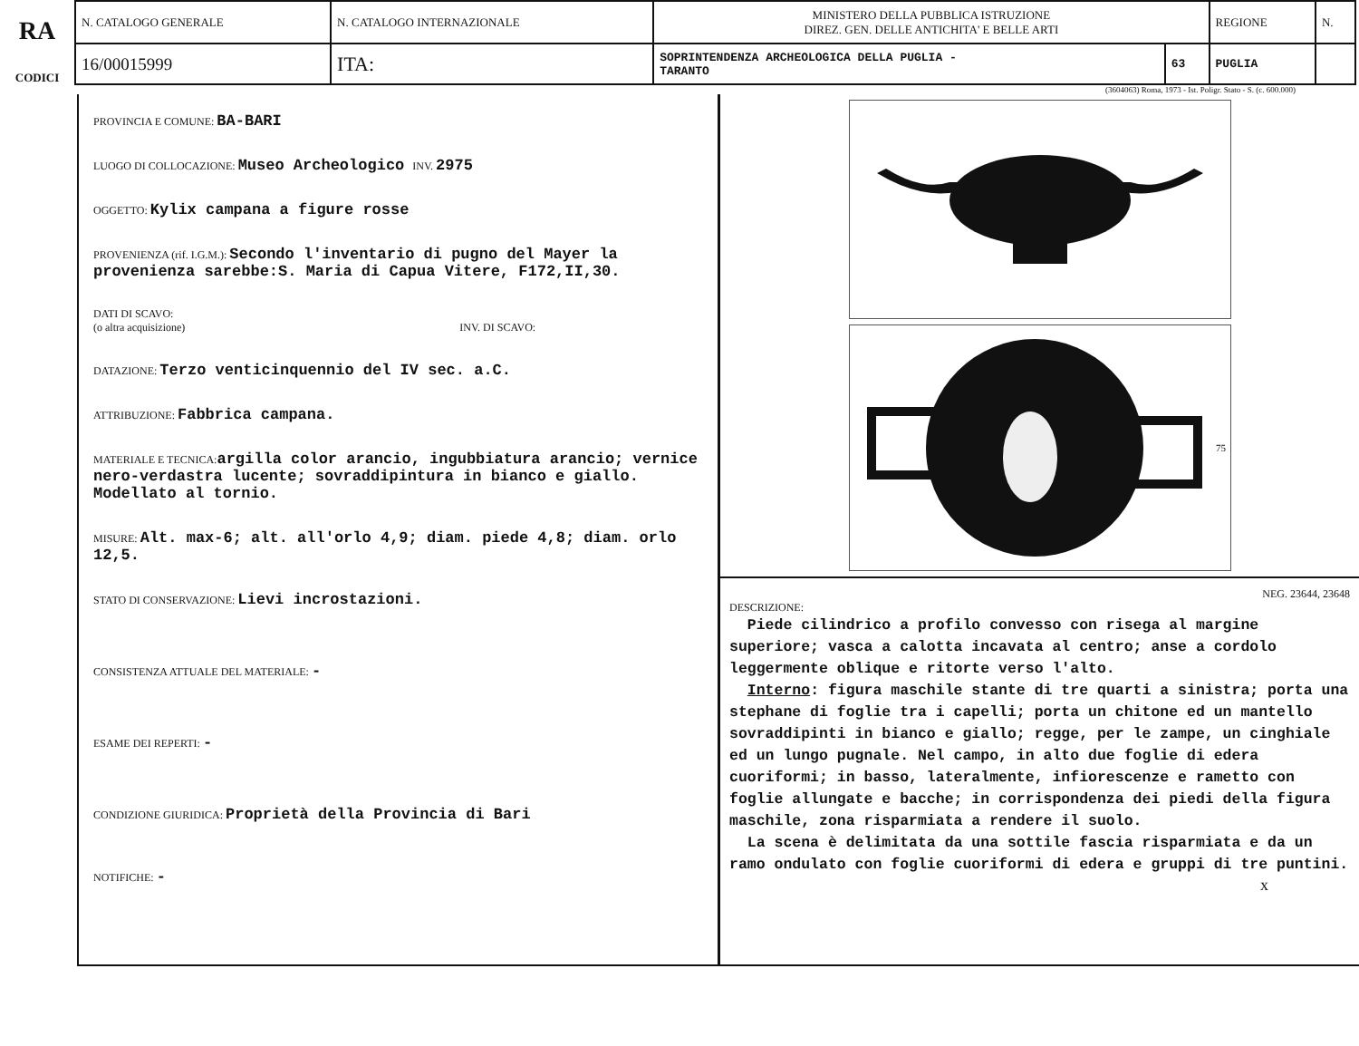RA
CODICI
| N. CATALOGO GENERALE | N. CATALOGO INTERNAZIONALE | MINISTERO DELLA PUBBLICA ISTRUZIONE DIREZ. GEN. DELLE ANTICHITA' E BELLE ARTI | | REGIONE | N. |
| 16/00015999 | ITA: | SOPRINTENDENZA ARCHEOLOGICA DELLA PUGLIA - TARANTO | 63 | PUGLIA | |
(3604063) Roma, 1973 - Ist. Poligr. Stato - S. (c. 600.000)
PROVINCIA E COMUNE: BA-BARI
LUOGO DI COLLOCAZIONE: Museo Archeologico INV. 2975
OGGETTO: Kylix campana a figure rosse
PROVENIENZA (rif. I.G.M.): Secondo l'inventario di pugno del Mayer la provenienza sarebbe:S. Maria di Capua Vitere, F172,II,30.
DATI DI SCAVO:
(o altra acquisizione) INV. DI SCAVO:
DATAZIONE: Terzo venticinquennio del IV sec. a.C.
ATTRIBUZIONE: Fabbrica campana.
MATERIALE E TECNICA: argilla color arancio, ingubbiatura arancio; vernice nero-verdastra lucente; sovraddipintura in bianco e giallo. Modellato al tornio.
MISURE: Alt. max-6; alt. all'orlo 4,9; diam. piede 4,8; diam. orlo 12,5.
STATO DI CONSERVAZIONE: Lievi incrostazioni.
CONSISTENZA ATTUALE DEL MATERIALE: -
ESAME DEI REPERTI: -
CONDIZIONE GIURIDICA: Proprietà della Provincia di Bari
NOTIFICHE: -
75
NEG. 23644, 23648
DESCRIZIONE:
Piede cilindrico a profilo convesso con risega al margine superiore; vasca a calotta incavata al centro; anse a cordolo leggermente oblique e ritorte verso l'alto.
Interno: figura maschile stante di tre quarti a sinistra; porta una stephane di foglie tra i capelli; porta un chitone ed un mantello sovraddipinti in bianco e giallo; regge, per le zampe, un cinghiale ed un lungo pugnale. Nel campo, in alto due foglie di edera cuoriformi; in basso, lateralmente, infiorescenze e rametto con foglie allungate e bacche; in corrispondenza dei piedi della figura maschile, zona risparmiata a rendere il suolo.
La scena è delimitata da una sottile fascia risparmiata e da un ramo ondulato con foglie cuoriformi di edera e gruppi di tre puntini.
x